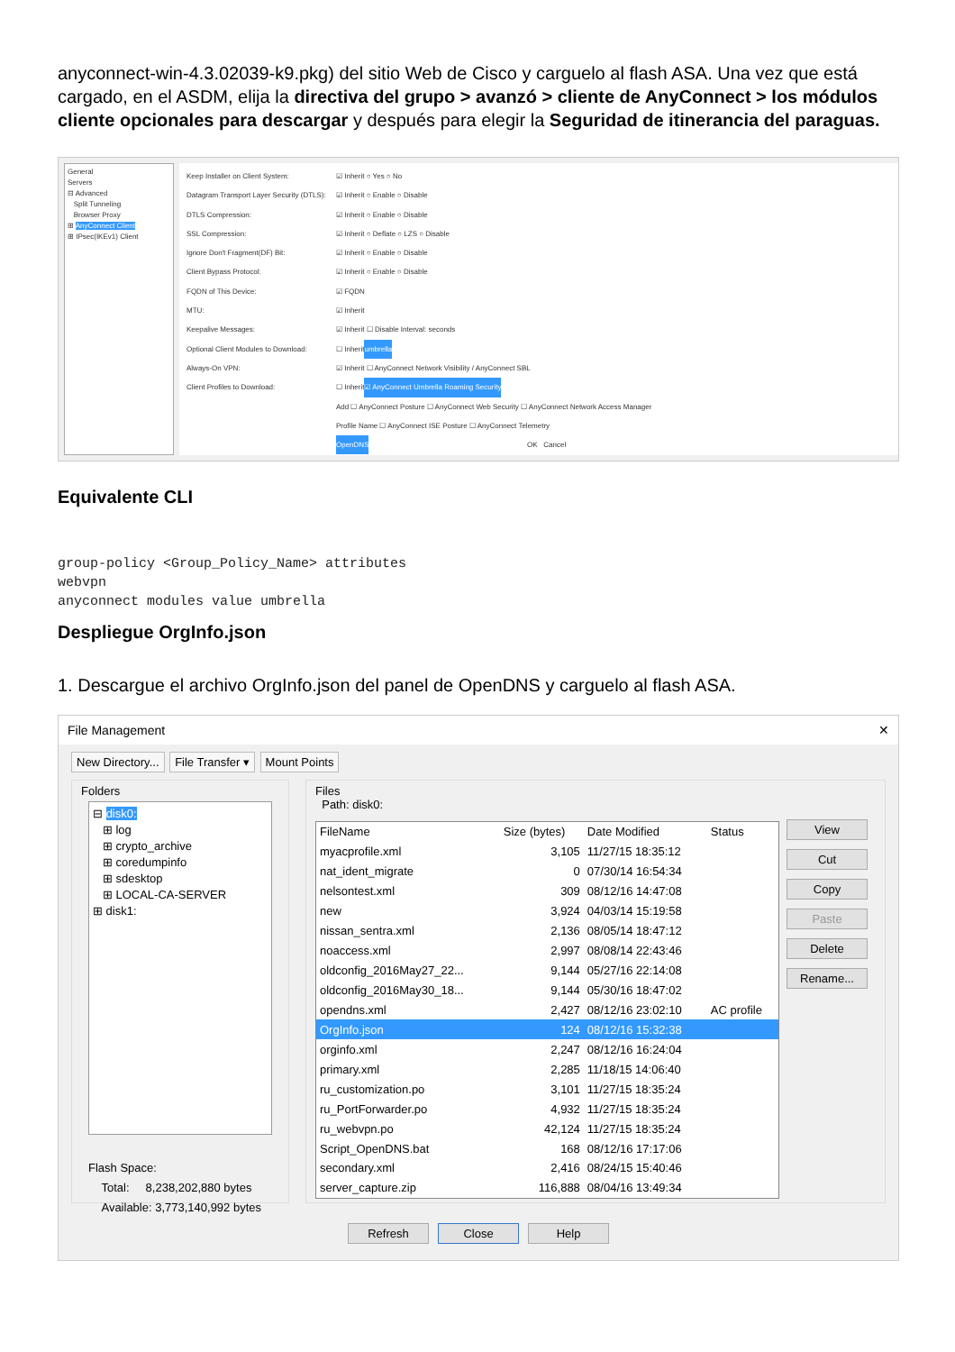anyconnect-win-4.3.02039-k9.pkg) del sitio Web de Cisco y carguelo al flash ASA. Una vez que está cargado, en el ASDM, elija la directiva del grupo > avanzó > cliente de AnyConnect > los módulos cliente opcionales para descargar y después para elegir la Seguridad de itinerancia del paraguas.
General
Servers
⊟ Advanced
Split Tunneling
Browser Proxy
⊞ AnyConnect Client
⊞ IPsec(IKEv1) Client
Keep Installer on Client System: ☑ Inherit ○ Yes ○ No
Datagram Transport Layer Security (DTLS): ☑ Inherit ○ Enable ○ Disable
DTLS Compression: ☑ Inherit ○ Enable ○ Disable
SSL Compression: ☑ Inherit ○ Deflate ○ LZS ○ Disable
Ignore Don't Fragment(DF) Bit: ☑ Inherit ○ Enable ○ Disable
Client Bypass Protocol: ☑ Inherit ○ Enable ○ Disable
FQDN of This Device: ☑ FQDN
MTU: ☑ Inherit
Keepalive Messages: ☑ Inherit ☐ Disable Interval: seconds
Optional Client Modules to Download: ☐ Inherit umbrella
Always-On VPN: ☑ Inherit ☐ AnyConnect Network Visibility / AnyConnect SBL
Client Profiles to Download: ☐ Inherit ☑ AnyConnect Umbrella Roaming Security
Add ☐ AnyConnect Posture ☐ AnyConnect Web Security ☐ AnyConnect Network Access Manager
Profile Name ☐ AnyConnect ISE Posture ☐ AnyConnect Telemetry
OpenDNS OK Cancel
Equivalente CLI
group-policy <Group_Policy_Name> attributes
webvpn
anyconnect modules value umbrella
Despliegue OrgInfo.json
1. Descargue el archivo OrgInfo.json del panel de OpenDNS y carguelo al flash ASA.
File Management ✕
New Directory... File Transfer ▾ Mount Points
Folders
⊟ disk0:
⊞ log
⊞ crypto_archive
⊞ coredumpinfo
⊞ sdesktop
⊞ LOCAL-CA-SERVER
⊞ disk1:
Flash Space:
Total: 8,238,202,880 bytes
Available: 3,773,140,992 bytes
Files
Path: disk0:
| FileName | Size (bytes) | Date Modified | Status |
| --- | --- | --- | --- |
| myacprofile.xml | 3,105 | 11/27/15 18:35:12 | |
| nat_ident_migrate | 0 | 07/30/14 16:54:34 | |
| nelsontest.xml | 309 | 08/12/16 14:47:08 | |
| new | 3,924 | 04/03/14 15:19:58 | |
| nissan_sentra.xml | 2,136 | 08/05/14 18:47:12 | |
| noaccess.xml | 2,997 | 08/08/14 22:43:46 | |
| oldconfig_2016May27_22... | 9,144 | 05/27/16 22:14:08 | |
| oldconfig_2016May30_18... | 9,144 | 05/30/16 18:47:02 | |
| opendns.xml | 2,427 | 08/12/16 23:02:10 | AC profile |
| OrgInfo.json | 124 | 08/12/16 15:32:38 | |
| orginfo.xml | 2,247 | 08/12/16 16:24:04 | |
| primary.xml | 2,285 | 11/18/15 14:06:40 | |
| ru_customization.po | 3,101 | 11/27/15 18:35:24 | |
| ru_PortForwarder.po | 4,932 | 11/27/15 18:35:24 | |
| ru_webvpn.po | 42,124 | 11/27/15 18:35:24 | |
| Script_OpenDNS.bat | 168 | 08/12/16 17:17:06 | |
| secondary.xml | 2,416 | 08/24/15 15:40:46 | |
| server_capture.zip | 116,888 | 08/04/16 13:49:34 | |
View
Cut
Copy
Paste
Delete
Rename...
Refresh Close Help